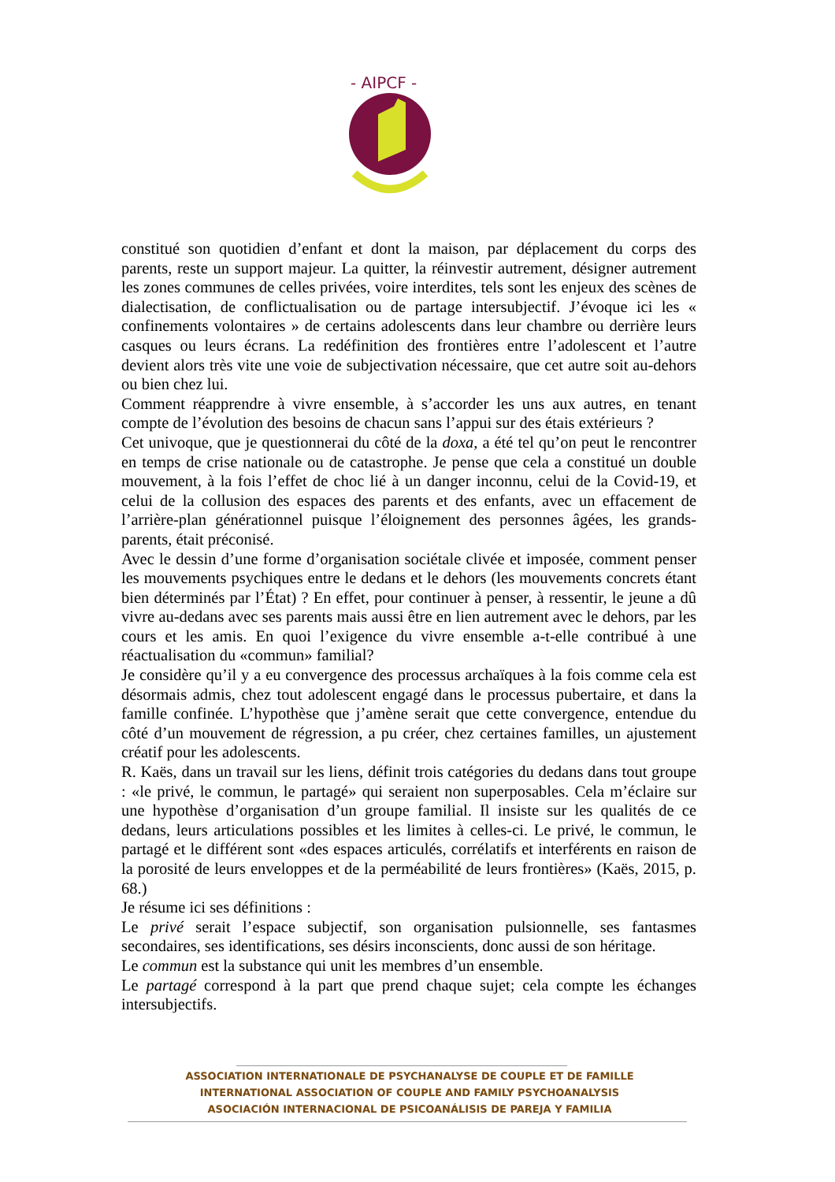- AIPCF -
constitué son quotidien d’enfant et dont la maison, par déplacement du corps des parents, reste un support majeur. La quitter, la réinvestir autrement, désigner autrement les zones communes de celles privées, voire interdites, tels sont les enjeux des scènes de dialectisation, de conflictualisation ou de partage intersubjectif. J’évoque ici les « confinements volontaires » de certains adolescents dans leur chambre ou derrière leurs casques ou leurs écrans. La redéfinition des frontières entre l’adolescent et l’autre devient alors très vite une voie de subjectivation nécessaire, que cet autre soit au-dehors ou bien chez lui.
Comment réapprendre à vivre ensemble, à s’accorder les uns aux autres, en tenant compte de l’évolution des besoins de chacun sans l’appui sur des étais extérieurs ?
Cet univoque, que je questionnerai du côté de la doxa, a été tel qu’on peut le rencontrer en temps de crise nationale ou de catastrophe. Je pense que cela a constitué un double mouvement, à la fois l’effet de choc lié à un danger inconnu, celui de la Covid-19, et celui de la collusion des espaces des parents et des enfants, avec un effacement de l’arrière-plan générationnel puisque l’éloignement des personnes âgées, les grands-parents, était préconisé.
Avec le dessin d’une forme d’organisation sociétale clivée et imposée, comment penser les mouvements psychiques entre le dedans et le dehors (les mouvements concrets étant bien déterminés par l’État) ? En effet, pour continuer à penser, à ressentir, le jeune a dû vivre au-dedans avec ses parents mais aussi être en lien autrement avec le dehors, par les cours et les amis. En quoi l’exigence du vivre ensemble a-t-elle contribué à une réactualisation du «commun» familial?
Je considère qu’il y a eu convergence des processus archaïques à la fois comme cela est désormais admis, chez tout adolescent engagé dans le processus pubertaire, et dans la famille confinée. L’hypothèse que j’amène serait que cette convergence, entendue du côté d’un mouvement de régression, a pu créer, chez certaines familles, un ajustement créatif pour les adolescents.
R. Kaës, dans un travail sur les liens, définit trois catégories du dedans dans tout groupe : «le privé, le commun, le partagé» qui seraient non superposables. Cela m’éclaire sur une hypothèse d’organisation d’un groupe familial. Il insiste sur les qualités de ce dedans, leurs articulations possibles et les limites à celles-ci. Le privé, le commun, le partagé et le différent sont «des espaces articulés, corrélatifs et interférents en raison de la porosité de leurs enveloppes et de la perméabilité de leurs frontières» (Kaës, 2015, p. 68.)
Je résume ici ses définitions :
Le privé serait l’espace subjectif, son organisation pulsionnelle, ses fantasmes secondaires, ses identifications, ses désirs inconscients, donc aussi de son héritage.
Le commun est la substance qui unit les membres d’un ensemble.
Le partagé correspond à la part que prend chaque sujet; cela compte les échanges intersubjectifs.
ASSOCIATION INTERNATIONALE DE PSYCHANALYSE DE COUPLE ET DE FAMILLE
INTERNATIONAL ASSOCIATION OF COUPLE AND FAMILY PSYCHOANALYSIS
ASOCIACIÓN INTERNACIONAL DE PSICOANÁLISIS DE PAREJA Y FAMILIA